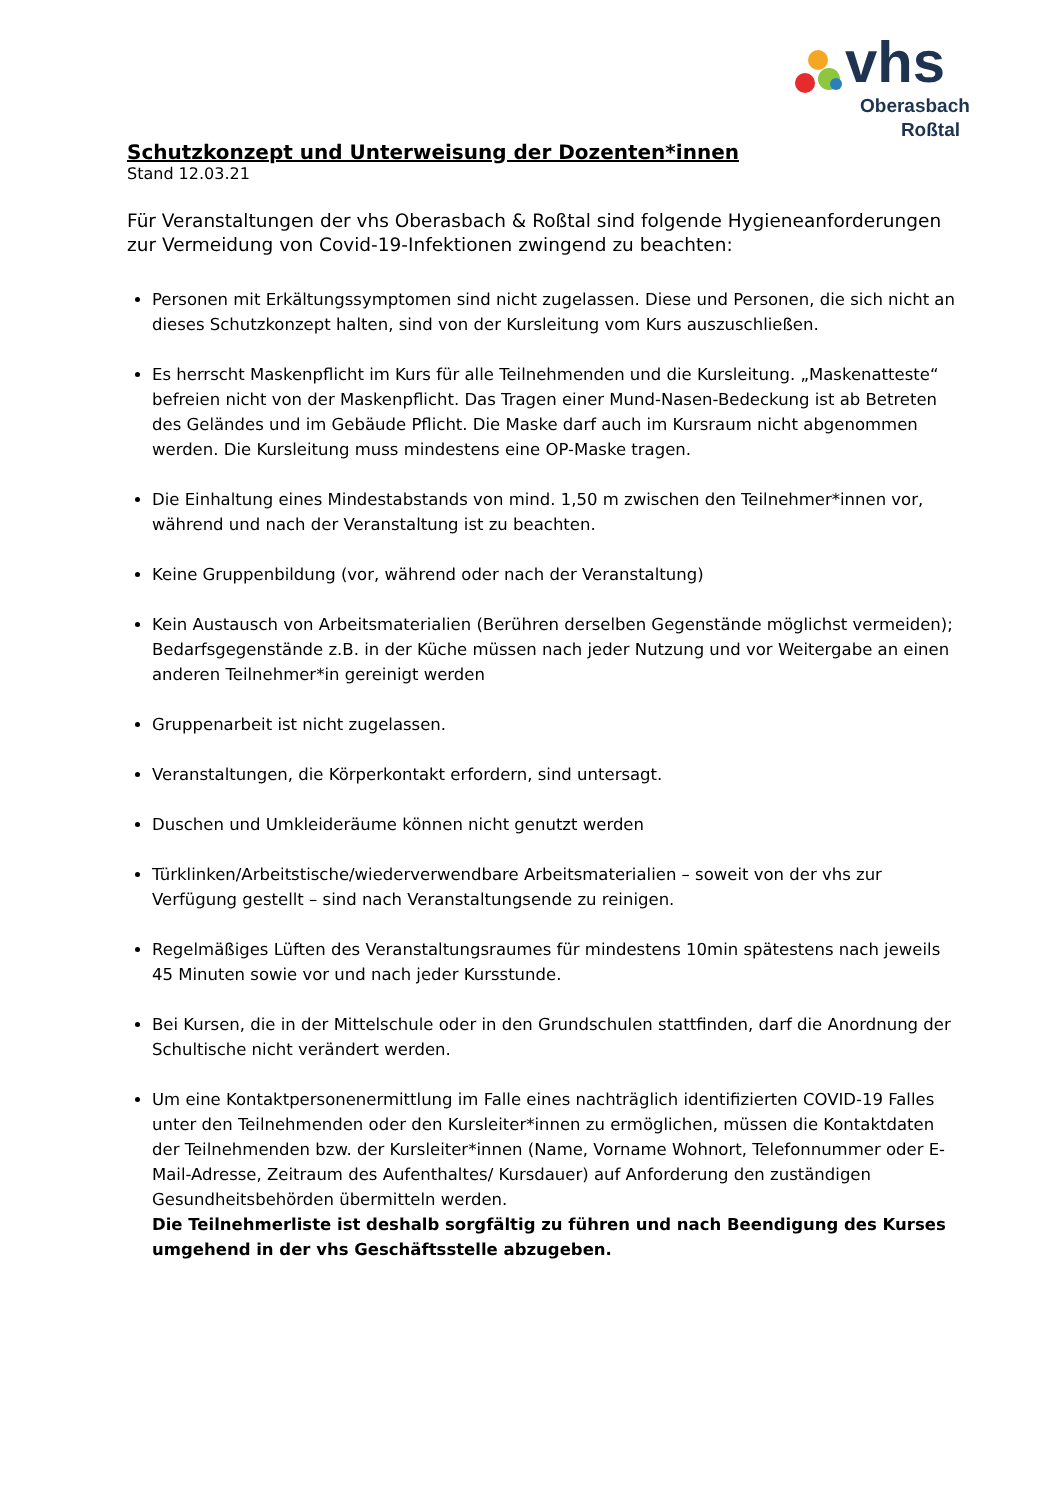vhs
Oberasbach
Roßtal
Schutzkonzept und Unterweisung der Dozenten*innen
Stand 12.03.21
Für Veranstaltungen der vhs Oberasbach & Roßtal sind folgende Hygieneanforderungen zur Vermeidung von Covid-19-Infektionen zwingend zu beachten:
Personen mit Erkältungssymptomen sind nicht zugelassen. Diese und Personen, die sich nicht an dieses Schutzkonzept halten, sind von der Kursleitung vom Kurs auszuschließen.
Es herrscht Maskenpflicht im Kurs für alle Teilnehmenden und die Kursleitung. „Maskenatteste“ befreien nicht von der Maskenpflicht. Das Tragen einer Mund-Nasen-Bedeckung ist ab Betreten des Geländes und im Gebäude Pflicht. Die Maske darf auch im Kursraum nicht abgenommen werden. Die Kursleitung muss mindestens eine OP-Maske tragen.
Die Einhaltung eines Mindestabstands von mind. 1,50 m zwischen den Teilnehmer*innen vor, während und nach der Veranstaltung ist zu beachten.
Keine Gruppenbildung (vor, während oder nach der Veranstaltung)
Kein Austausch von Arbeitsmaterialien (Berühren derselben Gegenstände möglichst vermeiden); Bedarfsgegenstände z.B. in der Küche müssen nach jeder Nutzung und vor Weitergabe an einen anderen Teilnehmer*in gereinigt werden
Gruppenarbeit ist nicht zugelassen.
Veranstaltungen, die Körperkontakt erfordern, sind untersagt.
Duschen und Umkleideräume können nicht genutzt werden
Türklinken/Arbeitstische/wiederverwendbare Arbeitsmaterialien – soweit von der vhs zur Verfügung gestellt – sind nach Veranstaltungsende zu reinigen.
Regelmäßiges Lüften des Veranstaltungsraumes für mindestens 10min spätestens nach jeweils 45 Minuten sowie vor und nach jeder Kursstunde.
Bei Kursen, die in der Mittelschule oder in den Grundschulen stattfinden, darf die Anordnung der Schultische nicht verändert werden.
Um eine Kontaktpersonenermittlung im Falle eines nachträglich identifizierten COVID-19 Falles unter den Teilnehmenden oder den Kursleiter*innen zu ermöglichen, müssen die Kontaktdaten der Teilnehmenden bzw. der Kursleiter*innen (Name, Vorname Wohnort, Telefonnummer oder E-Mail-Adresse, Zeitraum des Aufenthaltes/ Kursdauer) auf Anforderung den zuständigen Gesundheitsbehörden übermitteln werden.
Die Teilnehmerliste ist deshalb sorgfältig zu führen und nach Beendigung des Kurses umgehend in der vhs Geschäftsstelle abzugeben.